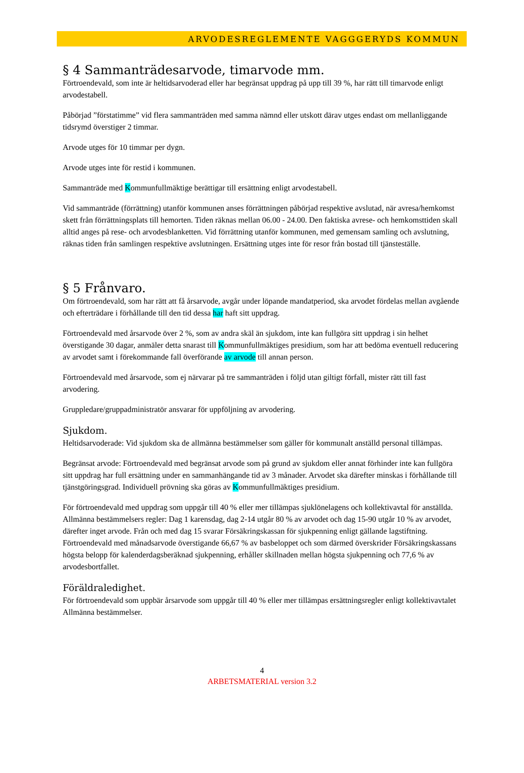ARVODESREGLEMENTE VAGGGERYDS KOMMUN
§ 4 Sammanträdesarvode, timarvode mm.
Förtroendevald, som inte är heltidsarvoderad eller har begränsat uppdrag på upp till 39 %, har rätt till timarvode enligt arvodestabell.
Påbörjad ”förstatimme” vid flera sammanträden med samma nämnd eller utskott därav utges endast om mellanliggande tidsrymd överstiger 2 timmar.
Arvode utges för 10 timmar per dygn.
Arvode utges inte för restid i kommunen.
Sammanträde med Kommunfullmäktige berättigar till ersättning enligt arvodestabell.
Vid sammanträde (förrättning) utanför kommunen anses förrättningen påbörjad respektive avslutad, när avresa/hemkomst skett från förrättningsplats till hemorten. Tiden räknas mellan 06.00 - 24.00. Den faktiska avrese- och hemkomsttiden skall alltid anges på rese- och arvodesblanketten. Vid förrättning utanför kommunen, med gemensam samling och avslutning, räknas tiden från samlingen respektive avslutningen. Ersättning utges inte för resor från bostad till tjänsteställe.
§ 5 Frånvaro.
Om förtroendevald, som har rätt att få årsarvode, avgår under löpande mandatperiod, ska arvodet fördelas mellan avgående och efterträdare i förhållande till den tid dessa har haft sitt uppdrag.
Förtroendevald med årsarvode över 2 %, som av andra skäl än sjukdom, inte kan fullgöra sitt uppdrag i sin helhet överstigande 30 dagar, anmäler detta snarast till Kommunfullmäktiges presidium, som har att bedöma eventuell reducering av arvodet samt i förekommande fall överförande av arvode till annan person.
Förtroendevald med årsarvode, som ej närvarar på tre sammanträden i följd utan giltigt förfall, mister rätt till fast arvodering.
Gruppledare/gruppadministratör ansvarar för uppföljning av arvodering.
Sjukdom.
Heltidsarvoderade: Vid sjukdom ska de allmänna bestämmelser som gäller för kommunalt anställd personal tillämpas.
Begränsat arvode: Förtroendevald med begränsat arvode som på grund av sjukdom eller annat förhinder inte kan fullgöra sitt uppdrag har full ersättning under en sammanhängande tid av 3 månader. Arvodet ska därefter minskas i förhållande till tjänstgöringsgrad. Individuell prövning ska göras av Kommunfullmäktiges presidium.
För förtroendevald med uppdrag som uppgår till 40 % eller mer tillämpas sjuklönelagens och kollektivavtal för anställda. Allmänna bestämmelsers regler: Dag 1 karensdag, dag 2-14 utgår 80 % av arvodet och dag 15-90 utgår 10 % av arvodet, därefter inget arvode. Från och med dag 15 svarar Försäkringskassan för sjukpenning enligt gällande lagstiftning. Förtroendevald med månadsarvode överstigande 66,67 % av basbeloppet och som därmed överskrider Försäkringskassans högsta belopp för kalenderdagsberäknad sjukpenning, erhåller skillnaden mellan högsta sjukpenning och 77,6 % av arvodesbortfallet.
Föräldraledighet.
För förtroendevald som uppbär årsarvode som uppgår till 40 % eller mer tillämpas ersättningsregler enligt kollektivavtalet Allmänna bestämmelser.
4
ARBETSMATERIAL version 3.2